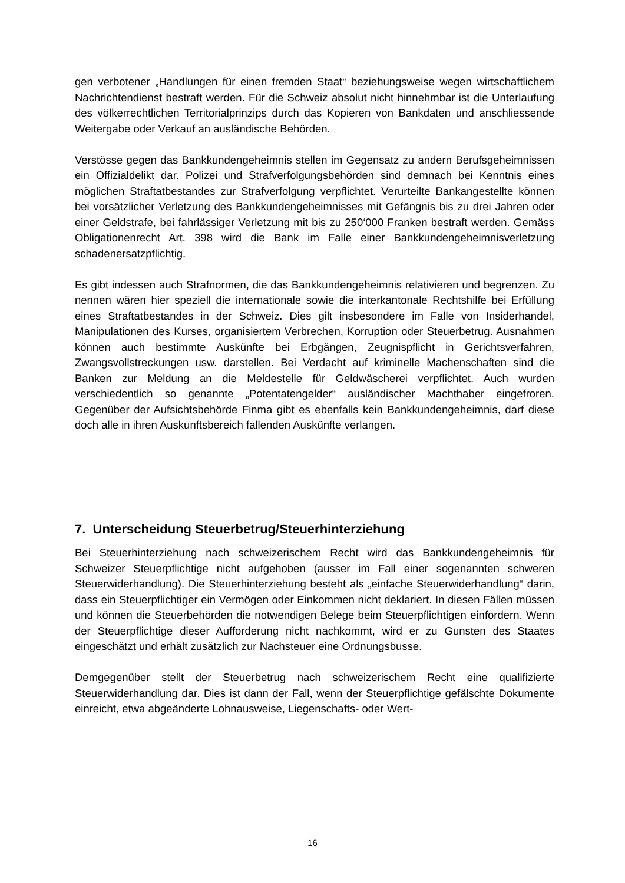gen verbotener „Handlungen für einen fremden Staat“ beziehungsweise wegen wirt­schaftlichem Nachrichtendienst bestraft werden. Für die Schweiz absolut nicht hin­nehmbar ist die Unterlaufung des völkerrechtlichen Territorialprinzips durch das Ko­pieren von Bankdaten und anschliessende Weitergabe oder Verkauf an ausländische Behörden.
Verstösse gegen das Bankkundengeheimnis stellen im Gegensatz zu andern Be­rufsgeheimnissen ein Offizialdelikt dar. Polizei und Strafverfolgungsbehörden sind demnach bei Kenntnis eines möglichen Straftatbestandes zur Strafverfolgung ver­pflichtet. Verurteilte Bankangestellte können bei vorsätzlicher Verletzung des Bank­kundengeheimnisses mit Gefängnis bis zu drei Jahren oder einer Geldstrafe, bei fahrlässiger Verletzung mit bis zu 250‘000 Franken bestraft werden. Gemäss Obliga­tionenrecht Art. 398 wird die Bank im Falle einer Bankkundengeheimnisverletzung schadenersatzpflichtig.
Es gibt indessen auch Strafnormen, die das Bankkundengeheimnis relativieren und begrenzen. Zu nennen wären hier speziell die internationale sowie die interkantonale Rechtshilfe bei Erfüllung eines Straftatbestandes in der Schweiz. Dies gilt insbeson­dere im Falle von Insiderhandel, Manipulationen des Kurses, organisiertem Verbre­chen, Korruption oder Steuerbetrug. Ausnahmen können auch bestimmte Auskünfte bei Erbgängen, Zeugnispflicht in Gerichtsverfahren, Zwangsvollstreckungen usw. darstellen. Bei Verdacht auf kriminelle Machenschaften sind die Banken zur Meldung an die Meldestelle für Geldwäscherei verpflichtet. Auch wurden verschiedentlich so genannte „Potentatengelder“ ausländischer Machthaber eingefroren. Gegenüber der Aufsichtsbehörde Finma gibt es ebenfalls kein Bankkundengeheimnis, darf diese doch alle in ihren Auskunftsbereich fallenden Auskünfte verlangen.
7. Unterscheidung Steuerbetrug/Steuerhinterziehung
Bei Steuerhinterziehung nach schweizerischem Recht wird das Bankkundengeheim­nis für Schweizer Steuerpflichtige nicht aufgehoben (ausser im Fall einer sogenann­ten schweren Steuerwiderhandlung). Die Steuerhinterziehung besteht als „einfache Steuerwiderhandlung“ darin, dass ein Steuerpflichtiger ein Vermögen oder Einkom­men nicht deklariert. In diesen Fällen müssen und können die Steuerbehörden die notwendigen Belege beim Steuerpflichtigen einfordern. Wenn der Steuerpflichtige dieser Aufforderung nicht nachkommt, wird er zu Gunsten des Staates eingeschätzt und erhält zusätzlich zur Nachsteuer eine Ordnungsbusse.
Demgegenüber stellt der Steuerbetrug nach schweizerischem Recht eine qualifizierte Steuerwiderhandlung dar. Dies ist dann der Fall, wenn der Steuerpflichtige gefälschte Dokumente einreicht, etwa abgeänderte Lohnausweise, Liegenschafts- oder Wert-
16